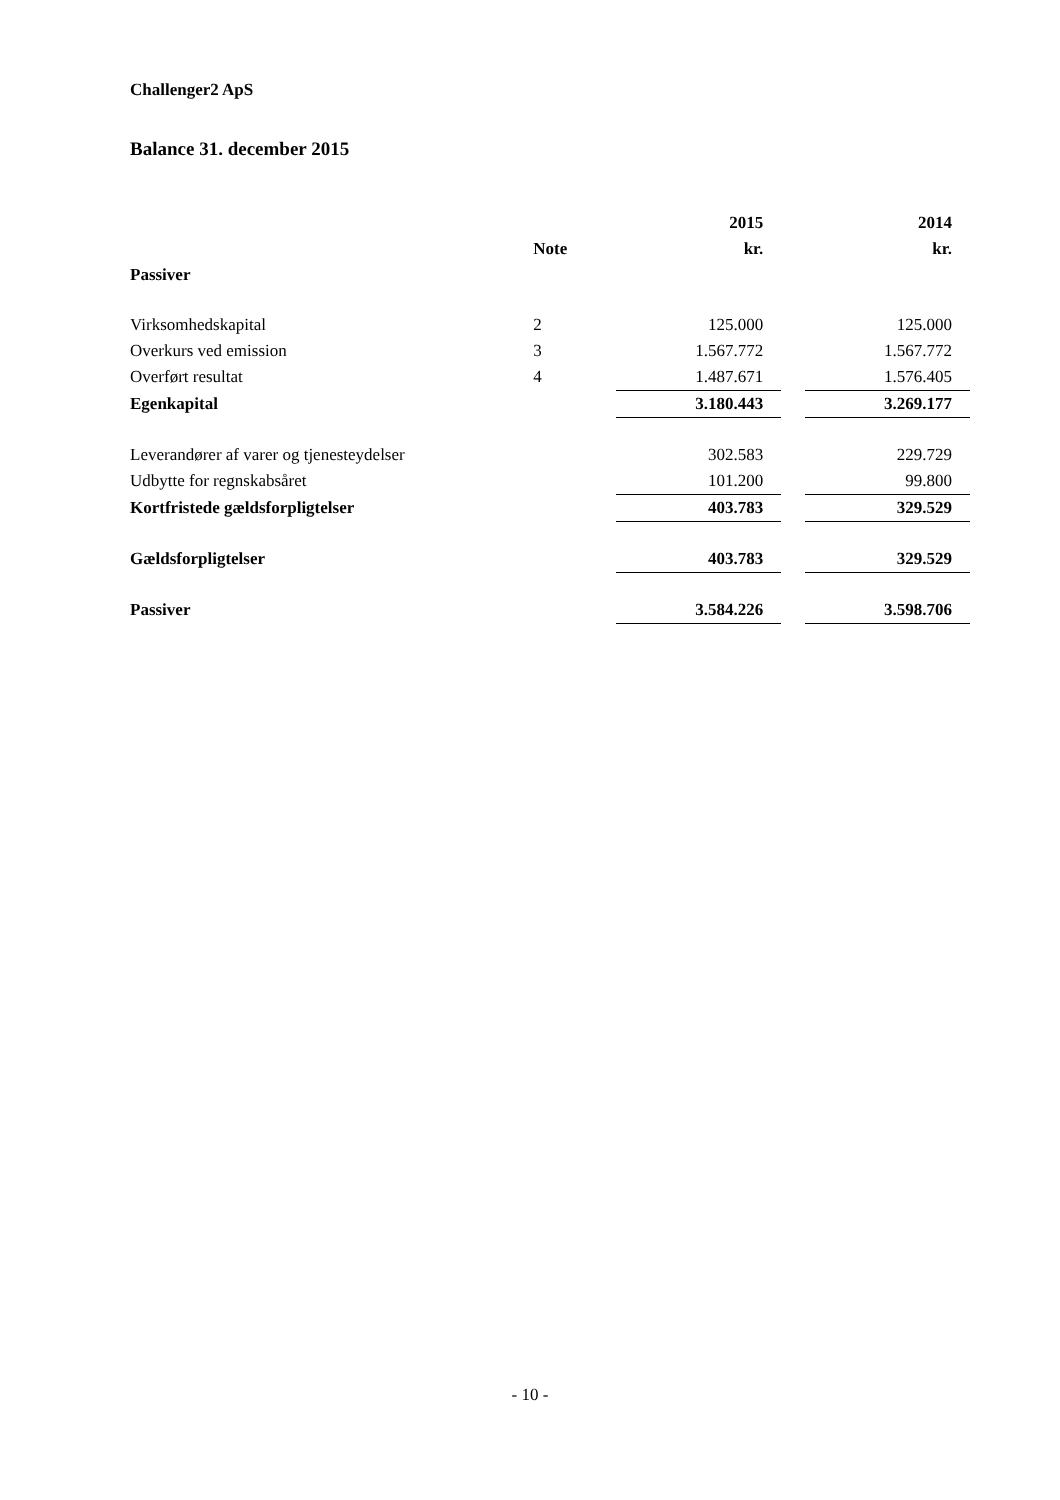Challenger2 ApS
Balance 31. december 2015
| | | 2015 | | 2014 |
| --- | --- | --- | --- | --- |
| | Note | kr. | | kr. |
| Passiver | | | | |
| Virksomhedskapital | 2 | 125.000 | | 125.000 |
| Overkurs ved emission | 3 | 1.567.772 | | 1.567.772 |
| Overført resultat | 4 | 1.487.671 | | 1.576.405 |
| Egenkapital | | 3.180.443 | | 3.269.177 |
| Leverandører af varer og tjenesteydelser | | 302.583 | | 229.729 |
| Udbytte for regnskabsåret | | 101.200 | | 99.800 |
| Kortfristede gældsforpligtelser | | 403.783 | | 329.529 |
| Gældsforpligtelser | | 403.783 | | 329.529 |
| Passiver | | 3.584.226 | | 3.598.706 |
- 10 -